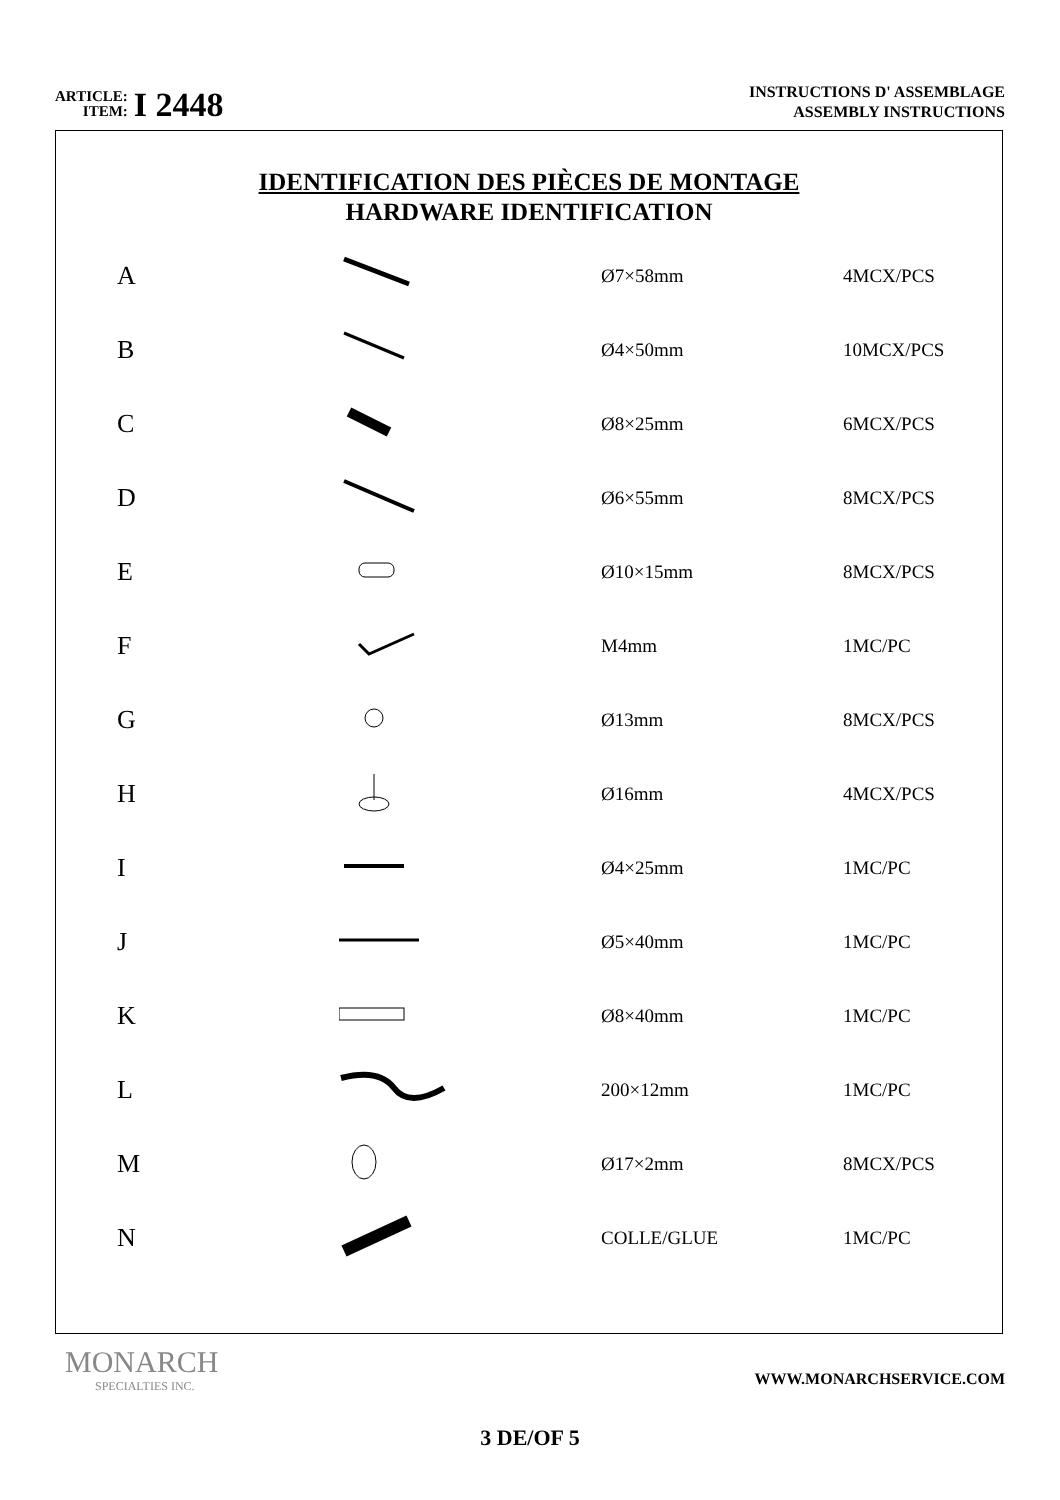ARTICLE:
ITEM:
I 2448
INSTRUCTIONS D' ASSEMBLAGE
ASSEMBLY INSTRUCTIONS
IDENTIFICATION DES PIÈCES DE MONTAGE
HARDWARE IDENTIFICATION
| A | | Ø7×58mm | 4MCX/PCS |
| B | | Ø4×50mm | 10MCX/PCS |
| C | | Ø8×25mm | 6MCX/PCS |
| D | | Ø6×55mm | 8MCX/PCS |
| E | | Ø10×15mm | 8MCX/PCS |
| F | | M4mm | 1MC/PC |
| G | | Ø13mm | 8MCX/PCS |
| H | | Ø16mm | 4MCX/PCS |
| I | | Ø4×25mm | 1MC/PC |
| J | | Ø5×40mm | 1MC/PC |
| K | | Ø8×40mm | 1MC/PC |
| L | | 200×12mm | 1MC/PC |
| M | | Ø17×2mm | 8MCX/PCS |
| N | | COLLE/GLUE | 1MC/PC |
MONARCH
SPECIALTIES INC.
WWW.MONARCHSERVICE.COM
3 DE/OF 5